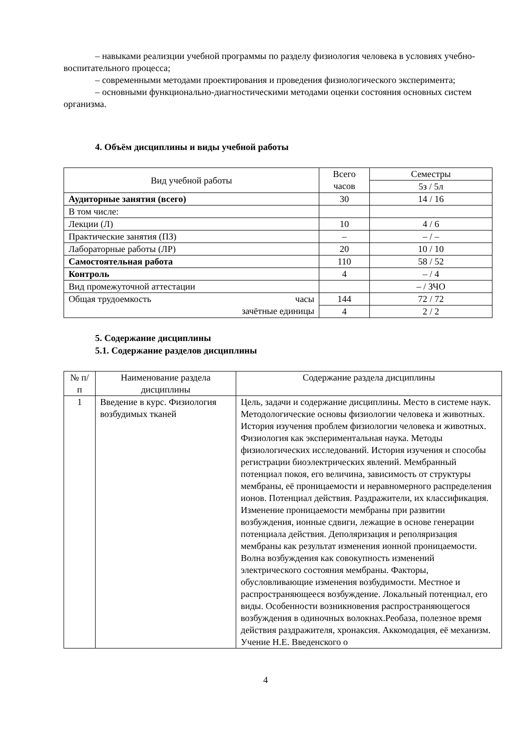– навыками реализции учебной программы по разделу физиология человека в условиях учебно-воспитательного процесса;
– современными методами проектирования и проведения физиологического эксперимента;
– основными функционально-диагностическими методами оценки состояния основных систем организма.
4. Объём дисциплины и виды учебной работы
| Вид учебной работы | Всего часов | Семестры |
| --- | --- | --- |
| | | 5з / 5л |
| Аудиторные занятия (всего) | 30 | 14 / 16 |
| В том числе: | | |
| Лекции (Л) | 10 | 4 / 6 |
| Практические занятия (ПЗ) | – | – / – |
| Лабораторные работы (ЛР) | 20 | 10 / 10 |
| Самостоятельная работа | 110 | 58 / 52 |
| Контроль | 4 | – / 4 |
| Вид промежуточной аттестации | | – / ЗЧО |
| Общая трудоемкость часы зачётные единицы | 144 | 72 / 72 |
| | 4 | 2 / 2 |
5. Содержание дисциплины
5.1. Содержание разделов дисциплины
| № п/п | Наименование раздела дисциплины | Содержание раздела дисциплины |
| --- | --- | --- |
| 1 | Введение в курс. Физиология возбудимых тканей | Цель, задачи и содержание дисциплины. Место в системе наук. Методологические основы физиологии человека и животных. История изучения проблем физиологии человека и животных. Физиология как экспериментальная наука. Методы физиологических исследований. История изучения и способы регистрации биоэлектрических явлений. Мембранный потенциал покоя, его величина, зависимость от структуры мембраны, её проницаемости и неравномерного распределения ионов. Потенциал действия. Раздражители, их классификация. Изменение проницаемости мембраны при развитии возбуждения, ионные сдвиги, лежащие в основе генерации потенциала действия. Деполяризация и реполяризация мембраны как результат изменения ионной проницаемости. Волна возбуждения как совокупность изменений электрического состояния мембраны. Факторы, обусловливающие изменения возбудимости. Местное и распространяющееся возбуждение. Локальный потенциал, его виды. Особенности возникновения распространяющегося возбуждения в одиночных волокнах.Реобаза, полезное время действия раздражителя, хронаксия. Аккомодация, её механизм. Учение Н.Е. Введенского о |
4